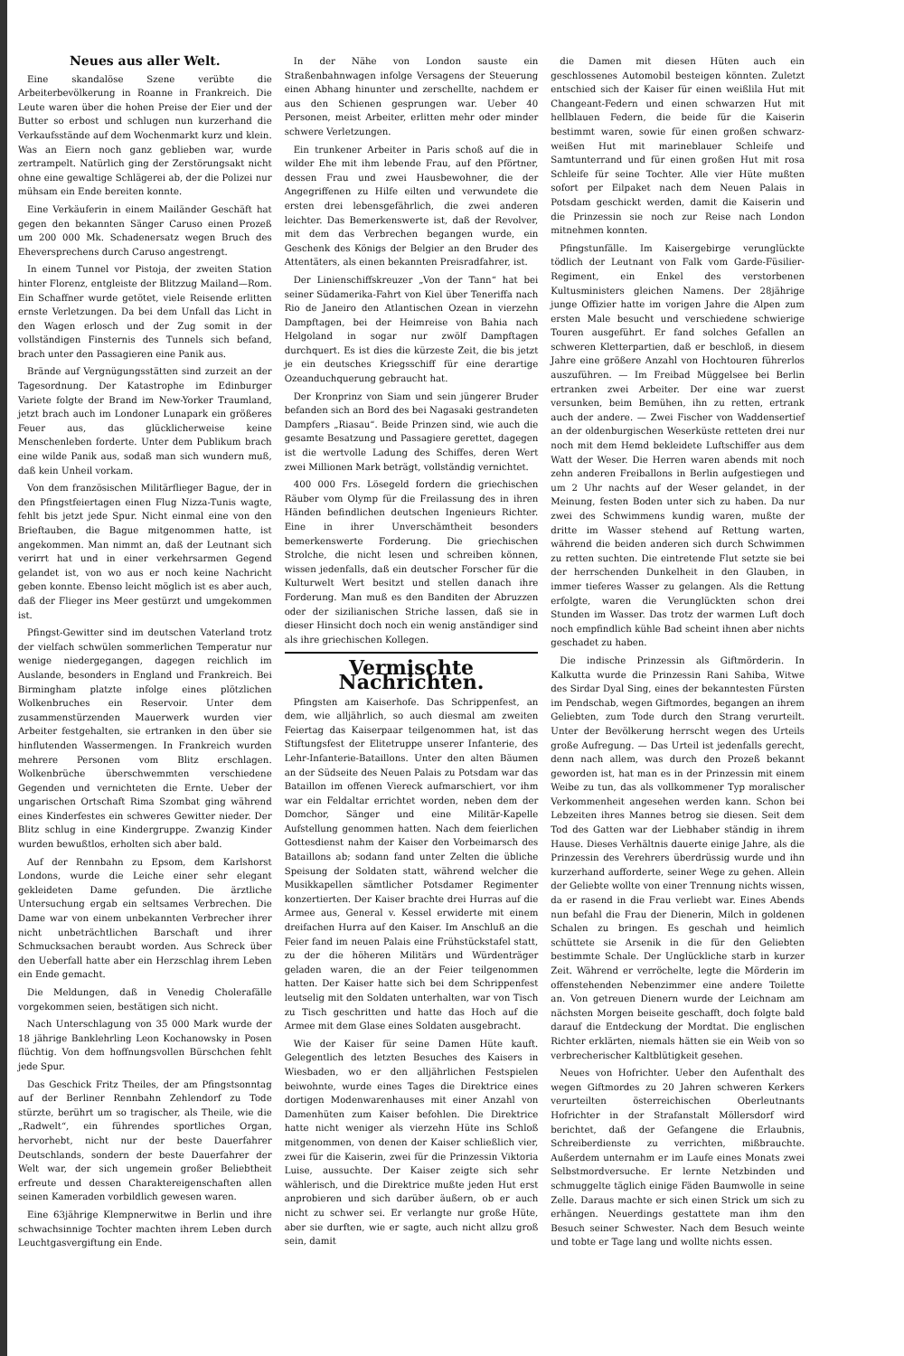Neues aus aller Welt.
Eine skandalöse Szene verübte die Arbeiterbevölkerung in Roanne in Frankreich. Die Leute waren über die hohen Preise der Eier und der Butter so erbost und schlugen nun kurzerhand die Verkaufsstände auf dem Wochenmarkt kurz und klein. Was an Eiern noch ganz geblieben war, wurde zertrampelt. Natürlich ging der Zerstörungsakt nicht ohne eine gewaltige Schlägerei ab, der die Polizei nur mühsam ein Ende bereiten konnte.
Eine Verkäuferin in einem Mailänder Geschäft hat gegen den bekannten Sänger Caruso einen Prozeß um 200 000 Mk. Schadenersatz wegen Bruch des Eheversprechens durch Caruso angestrengt.
In einem Tunnel vor Pistoja, der zweiten Station hinter Florenz, entgleiste der Blitzzug Mailand—Rom. Ein Schaffner wurde getötet, viele Reisende erlitten ernste Verletzungen. Da bei dem Unfall das Licht in den Wagen erlosch und der Zug somit in der vollständigen Finsternis des Tunnels sich befand, brach unter den Passagieren eine Panik aus.
Brände auf Vergnügungsstätten sind zurzeit an der Tagesordnung. Der Katastrophe im Edinburger Variete folgte der Brand im New-Yorker Traumland, jetzt brach auch im Londoner Lunapark ein größeres Feuer aus, das glücklicherweise keine Menschenleben forderte. Unter dem Publikum brach eine wilde Panik aus, sodaß man sich wundern muß, daß kein Unheil vorkam.
Von dem französischen Militärflieger Bague, der in den Pfingstfeiertagen einen Flug Nizza-Tunis wagte, fehlt bis jetzt jede Spur. Nicht einmal eine von den Brieftauben, die Bague mitgenommen hatte, ist angekommen. Man nimmt an, daß der Leutnant sich verirrt hat und in einer verkehrsarmen Gegend gelandet ist, von wo aus er noch keine Nachricht geben konnte. Ebenso leicht möglich ist es aber auch, daß der Flieger ins Meer gestürzt und umgekommen ist.
Pfingst-Gewitter sind im deutschen Vaterland trotz der vielfach schwülen sommerlichen Temperatur nur wenige niedergegangen, dagegen reichlich im Auslande, besonders in England und Frankreich. Bei Birmingham platzte infolge eines plötzlichen Wolkenbruches ein Reservoir. Unter dem zusammenstürzenden Mauerwerk wurden vier Arbeiter festgehalten, sie ertranken in den über sie hinflutenden Wassermengen. In Frankreich wurden mehrere Personen vom Blitz erschlagen. Wolkenbrüche überschwemmten verschiedene Gegenden und vernichteten die Ernte. Ueber der ungarischen Ortschaft Rima Szombat ging während eines Kinderfestes ein schweres Gewitter nieder. Der Blitz schlug in eine Kindergruppe. Zwanzig Kinder wurden bewußtlos, erholten sich aber bald.
Auf der Rennbahn zu Epsom, dem Karlshorst Londons, wurde die Leiche einer sehr elegant gekleideten Dame gefunden. Die ärztliche Untersuchung ergab ein seltsames Verbrechen. Die Dame war von einem unbekannten Verbrecher ihrer nicht unbeträchtlichen Barschaft und ihrer Schmucksachen beraubt worden. Aus Schreck über den Ueberfall hatte aber ein Herzschlag ihrem Leben ein Ende gemacht.
Die Meldungen, daß in Venedig Cholerafälle vorgekommen seien, bestätigen sich nicht.
Nach Unterschlagung von 35 000 Mark wurde der 18 jährige Banklehrling Leon Kochanowsky in Posen flüchtig. Von dem hoffnungsvollen Bürschchen fehlt jede Spur.
Das Geschick Fritz Theiles, der am Pfingstsonntag auf der Berliner Rennbahn Zehlendorf zu Tode stürzte, berührt um so tragischer, als Theile, wie die „Radwelt“, ein führendes sportliches Organ, hervorhebt, nicht nur der beste Dauerfahrer Deutschlands, sondern der beste Dauerfahrer der Welt war, der sich ungemein großer Beliebtheit erfreute und dessen Charaktereigenschaften allen seinen Kameraden vorbildlich gewesen waren.
Eine 63jährige Klempnerwitwe in Berlin und ihre schwachsinnige Tochter machten ihrem Leben durch Leuchtgasvergiftung ein Ende.
In der Nähe von London sauste ein Straßenbahnwagen infolge Versagens der Steuerung einen Abhang hinunter und zerschellte, nachdem er aus den Schienen gesprungen war. Ueber 40 Personen, meist Arbeiter, erlitten mehr oder minder schwere Verletzungen.
Ein trunkener Arbeiter in Paris schoß auf die in wilder Ehe mit ihm lebende Frau, auf den Pförtner, dessen Frau und zwei Hausbewohner, die der Angegriffenen zu Hilfe eilten und verwundete die ersten drei lebensgefährlich, die zwei anderen leichter. Das Bemerkenswerte ist, daß der Revolver, mit dem das Verbrechen begangen wurde, ein Geschenk des Königs der Belgier an den Bruder des Attentäters, als einen bekannten Preisradfahrer, ist.
Der Linienschiffskreuzer „Von der Tann“ hat bei seiner Südamerika-Fahrt von Kiel über Teneriffa nach Rio de Janeiro den Atlantischen Ozean in vierzehn Dampftagen, bei der Heimreise von Bahia nach Helgoland in sogar nur zwölf Dampftagen durchquert. Es ist dies die kürzeste Zeit, die bis jetzt je ein deutsches Kriegsschiff für eine derartige Ozeanduchquerung gebraucht hat.
Der Kronprinz von Siam und sein jüngerer Bruder befanden sich an Bord des bei Nagasaki gestrandeten Dampfers „Riasau“. Beide Prinzen sind, wie auch die gesamte Besatzung und Passagiere gerettet, dagegen ist die wertvolle Ladung des Schiffes, deren Wert zwei Millionen Mark beträgt, vollständig vernichtet.
400 000 Frs. Lösegeld fordern die griechischen Räuber vom Olymp für die Freilassung des in ihren Händen befindlichen deutschen Ingenieurs Richter. Eine in ihrer Unverschämtheit besonders bemerkenswerte Forderung. Die griechischen Strolche, die nicht lesen und schreiben können, wissen jedenfalls, daß ein deutscher Forscher für die Kulturwelt Wert besitzt und stellen danach ihre Forderung. Man muß es den Banditen der Abruzzen oder der sizilianischen Striche lassen, daß sie in dieser Hinsicht doch noch ein wenig anständiger sind als ihre griechischen Kollegen.
Vermischte Nachrichten.
Pfingsten am Kaiserhofe. Das Schrippenfest, an dem, wie alljährlich, so auch diesmal am zweiten Feiertag das Kaiserpaar teilgenommen hat, ist das Stiftungsfest der Elitetruppe unserer Infanterie, des Lehr-Infanterie-Bataillons. Unter den alten Bäumen an der Südseite des Neuen Palais zu Potsdam war das Bataillon im offenen Viereck aufmarschiert, vor ihm war ein Feldaltar errichtet worden, neben dem der Domchor, Sänger und eine Militär-Kapelle Aufstellung genommen hatten. Nach dem feierlichen Gottesdienst nahm der Kaiser den Vorbeimarsch des Bataillons ab; sodann fand unter Zelten die übliche Speisung der Soldaten statt, während welcher die Musikkapellen sämtlicher Potsdamer Regimenter konzertierten. Der Kaiser brachte drei Hurras auf die Armee aus, General v. Kessel erwiderte mit einem dreifachen Hurra auf den Kaiser. Im Anschluß an die Feier fand im neuen Palais eine Frühstückstafel statt, zu der die höheren Militärs und Würdenträger geladen waren, die an der Feier teilgenommen hatten. Der Kaiser hatte sich bei dem Schrippenfest leutselig mit den Soldaten unterhalten, war von Tisch zu Tisch geschritten und hatte das Hoch auf die Armee mit dem Glase eines Soldaten ausgebracht.
Wie der Kaiser für seine Damen Hüte kauft. Gelegentlich des letzten Besuches des Kaisers in Wiesbaden, wo er den alljährlichen Festspielen beiwohnte, wurde eines Tages die Direktrice eines dortigen Modenwarenhauses mit einer Anzahl von Damenhüten zum Kaiser befohlen. Die Direktrice hatte nicht weniger als vierzehn Hüte ins Schloß mitgenommen, von denen der Kaiser schließlich vier, zwei für die Kaiserin, zwei für die Prinzessin Viktoria Luise, aussuchte. Der Kaiser zeigte sich sehr wählerisch, und die Direktrice mußte jeden Hut erst anprobieren und sich darüber äußern, ob er auch nicht zu schwer sei. Er verlangte nur große Hüte, aber sie durften, wie er sagte, auch nicht allzu groß sein, damit
die Damen mit diesen Hüten auch ein geschlossenes Automobil besteigen könnten. Zuletzt entschied sich der Kaiser für einen weißlila Hut mit Changeant-Federn und einen schwarzen Hut mit hellblauen Federn, die beide für die Kaiserin bestimmt waren, sowie für einen großen schwarz-weißen Hut mit marineblauer Schleife und Samtunterrand und für einen großen Hut mit rosa Schleife für seine Tochter. Alle vier Hüte mußten sofort per Eilpaket nach dem Neuen Palais in Potsdam geschickt werden, damit die Kaiserin und die Prinzessin sie noch zur Reise nach London mitnehmen konnten.
Pfingstunfälle. Im Kaisergebirge verunglückte tödlich der Leutnant von Falk vom Garde-Füsilier-Regiment, ein Enkel des verstorbenen Kultusministers gleichen Namens. Der 28jährige junge Offizier hatte im vorigen Jahre die Alpen zum ersten Male besucht und verschiedene schwierige Touren ausgeführt. Er fand solches Gefallen an schweren Kletterpartien, daß er beschloß, in diesem Jahre eine größere Anzahl von Hochtouren führerlos auszuführen. — Im Freibad Müggelsee bei Berlin ertranken zwei Arbeiter. Der eine war zuerst versunken, beim Bemühen, ihn zu retten, ertrank auch der andere. — Zwei Fischer von Waddensertief an der oldenburgischen Weserküste retteten drei nur noch mit dem Hemd bekleidete Luftschiffer aus dem Watt der Weser. Die Herren waren abends mit noch zehn anderen Freiballons in Berlin aufgestiegen und um 2 Uhr nachts auf der Weser gelandet, in der Meinung, festen Boden unter sich zu haben. Da nur zwei des Schwimmens kundig waren, mußte der dritte im Wasser stehend auf Rettung warten, während die beiden anderen sich durch Schwimmen zu retten suchten. Die eintretende Flut setzte sie bei der herrschenden Dunkelheit in den Glauben, in immer tieferes Wasser zu gelangen. Als die Rettung erfolgte, waren die Verunglückten schon drei Stunden im Wasser. Das trotz der warmen Luft doch noch empfindlich kühle Bad scheint ihnen aber nichts geschadet zu haben.
Die indische Prinzessin als Giftmörderin. In Kalkutta wurde die Prinzessin Rani Sahiba, Witwe des Sirdar Dyal Sing, eines der bekanntesten Fürsten im Pendschab, wegen Giftmordes, begangen an ihrem Geliebten, zum Tode durch den Strang verurteilt. Unter der Bevölkerung herrscht wegen des Urteils große Aufregung. — Das Urteil ist jedenfalls gerecht, denn nach allem, was durch den Prozeß bekannt geworden ist, hat man es in der Prinzessin mit einem Weibe zu tun, das als vollkommener Typ moralischer Verkommenheit angesehen werden kann. Schon bei Lebzeiten ihres Mannes betrog sie diesen. Seit dem Tod des Gatten war der Liebhaber ständig in ihrem Hause. Dieses Verhältnis dauerte einige Jahre, als die Prinzessin des Verehrers überdrüssig wurde und ihn kurzerhand aufforderte, seiner Wege zu gehen. Allein der Geliebte wollte von einer Trennung nichts wissen, da er rasend in die Frau verliebt war. Eines Abends nun befahl die Frau der Dienerin, Milch in goldenen Schalen zu bringen. Es geschah und heimlich schüttete sie Arsenik in die für den Geliebten bestimmte Schale. Der Unglückliche starb in kurzer Zeit. Während er verröchelte, legte die Mörderin im offenstehenden Nebenzimmer eine andere Toilette an. Von getreuen Dienern wurde der Leichnam am nächsten Morgen beiseite geschafft, doch folgte bald darauf die Entdeckung der Mordtat. Die englischen Richter erklärten, niemals hätten sie ein Weib von so verbrecherischer Kaltblütigkeit gesehen.
Neues von Hofrichter. Ueber den Aufenthalt des wegen Giftmordes zu 20 Jahren schweren Kerkers verurteilten österreichischen Oberleutnants Hofrichter in der Strafanstalt Möllersdorf wird berichtet, daß der Gefangene die Erlaubnis, Schreiberdienste zu verrichten, mißbrauchte. Außerdem unternahm er im Laufe eines Monats zwei Selbstmordversuche. Er lernte Netzbinden und schmuggelte täglich einige Fäden Baumwolle in seine Zelle. Daraus machte er sich einen Strick um sich zu erhängen. Neuerdings gestattete man ihm den Besuch seiner Schwester. Nach dem Besuch weinte und tobte er Tage lang und wollte nichts essen.